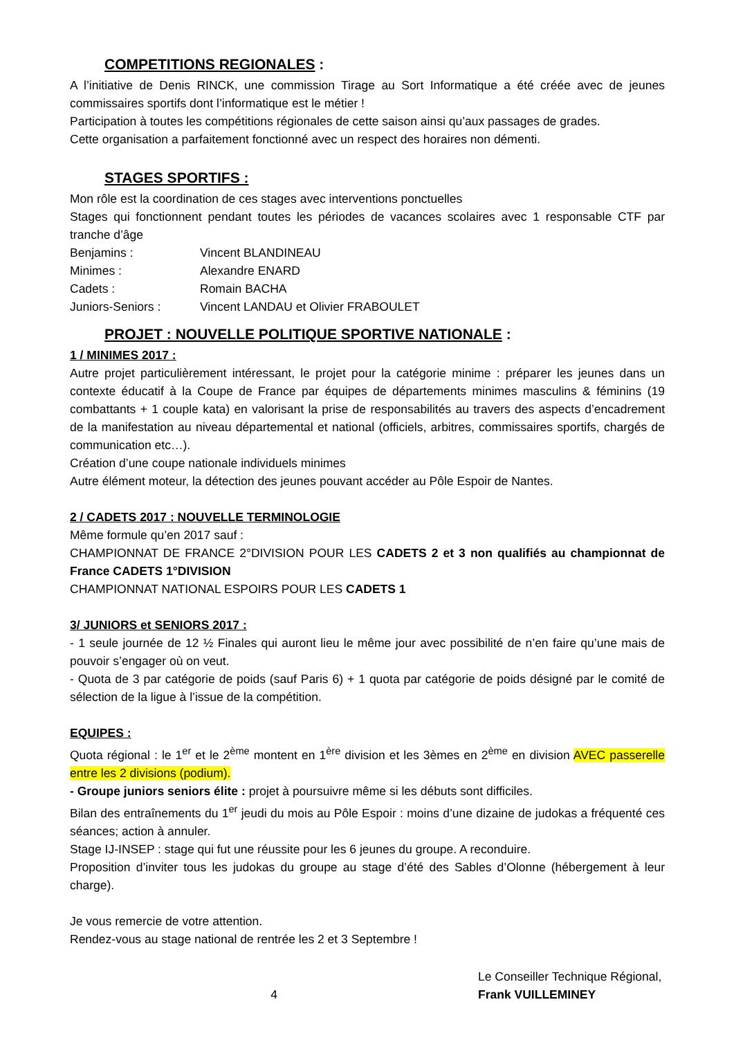COMPETITIONS REGIONALES :
A l’initiative de Denis RINCK, une commission Tirage au Sort Informatique a été créée avec de jeunes commissaires sportifs dont l’informatique est le métier !
Participation à toutes les compétitions régionales de cette saison ainsi qu’aux passages de grades.
Cette organisation a parfaitement fonctionné avec un respect des horaires non démenti.
STAGES SPORTIFS :
Mon rôle est la coordination de ces stages avec interventions ponctuelles
Stages qui fonctionnent pendant toutes les périodes de vacances scolaires avec 1 responsable CTF par tranche d’âge
Benjamins : Vincent BLANDINEAU
Minimes : Alexandre ENARD
Cadets : Romain BACHA
Juniors-Seniors : Vincent LANDAU et Olivier FRABOULET
PROJET : NOUVELLE POLITIQUE SPORTIVE NATIONALE :
1 / MINIMES 2017 :
Autre projet particulièrement intéressant, le projet pour la catégorie minime : préparer les jeunes dans un contexte éducatif à la Coupe de France par équipes de départements minimes masculins & féminins (19 combattants + 1 couple kata) en valorisant la prise de responsabilités au travers des aspects d’encadrement de la manifestation au niveau départemental et national (officiels, arbitres, commissaires sportifs, chargés de communication etc…).
Création d’une coupe nationale individuels minimes
Autre élément moteur, la détection des jeunes pouvant accéder au Pôle Espoir de Nantes.
2 / CADETS 2017 : NOUVELLE TERMINOLOGIE
Même formule qu’en 2017 sauf :
CHAMPIONNAT DE FRANCE 2°DIVISION POUR LES CADETS 2 et 3 non qualifiés au championnat de France CADETS 1°DIVISION
CHAMPIONNAT NATIONAL ESPOIRS POUR LES CADETS 1
3/ JUNIORS et SENIORS 2017 :
- 1 seule journée de 12 ½ Finales qui auront lieu le même jour avec possibilité de n’en faire qu’une mais de pouvoir s’engager où on veut.
- Quota de 3 par catégorie de poids (sauf Paris 6) + 1 quota par catégorie de poids désigné par le comité de sélection de la ligue à l’issue de la compétition.
EQUIPES :
Quota régional : le 1<sup>er</sup> et le 2<sup>ème</sup> montent en 1<sup>ère</sup> division et les 3èmes en 2<sup>ème</sup> en division AVEC passerelle entre les 2 divisions (podium).
- Groupe juniors seniors élite : projet à poursuivre même si les débuts sont difficiles.
Bilan des entraînements du 1<sup>er</sup> jeudi du mois au Pôle Espoir : moins d’une dizaine de judokas a fréquenté ces séances; action à annuler.
Stage IJ-INSEP : stage qui fut une réussite pour les 6 jeunes du groupe. A reconduire.
Proposition d’inviter tous les judokas du groupe au stage d’été des Sables d’Olonne (hébergement à leur charge).
Je vous remercie de votre attention.
Rendez-vous au stage national de rentrée les 2 et 3 Septembre !
4
Le Conseiller Technique Régional,
Frank VUILLEMINEY